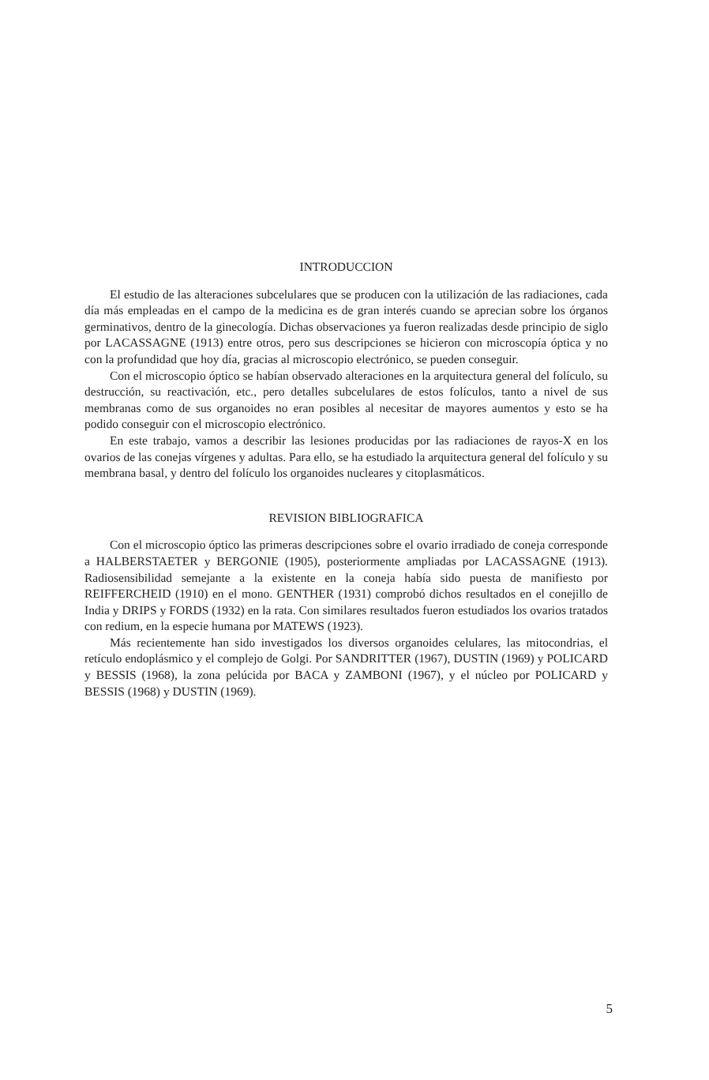INTRODUCCION
El estudio de las alteraciones subcelulares que se producen con la utilización de las radiaciones, cada día más empleadas en el campo de la medicina es de gran interés cuando se aprecian sobre los órganos germinativos, dentro de la ginecología. Dichas observaciones ya fueron realizadas desde principio de siglo por LACASSAGNE (1913) entre otros, pero sus descripciones se hicieron con microscopía óptica y no con la profundidad que hoy día, gracias al microscopio electrónico, se pueden conseguir.
Con el microscopio óptico se habían observado alteraciones en la arquitectura general del folículo, su destrucción, su reactivación, etc., pero detalles subcelulares de estos folículos, tanto a nivel de sus membranas como de sus organoides no eran posibles al necesitar de mayores aumentos y esto se ha podido conseguir con el microscopio electrónico.
En este trabajo, vamos a describir las lesiones producidas por las radiaciones de rayos-X en los ovarios de las conejas vírgenes y adultas. Para ello, se ha estudiado la arquitectura general del folículo y su membrana basal, y dentro del folículo los organoides nucleares y citoplasmáticos.
REVISION BIBLIOGRAFICA
Con el microscopio óptico las primeras descripciones sobre el ovario irradiado de coneja corresponde a HALBERSTAETER y BERGONIE (1905), posteriormente ampliadas por LACASSAGNE (1913). Radiosensibilidad semejante a la existente en la coneja había sido puesta de manifiesto por REIFFERCHEID (1910) en el mono. GENTHER (1931) comprobó dichos resultados en el conejillo de India y DRIPS y FORDS (1932) en la rata. Con similares resultados fueron estudiados los ovarios tratados con redium, en la especie humana por MATEWS (1923).
Más recientemente han sido investigados los diversos organoides celulares, las mitocondrias, el retículo endoplásmico y el complejo de Golgi. Por SANDRITTER (1967), DUSTIN (1969) y POLICARD y BESSIS (1968), la zona pelúcida por BACA y ZAMBONI (1967), y el núcleo por POLICARD y BESSIS (1968) y DUSTIN (1969).
5